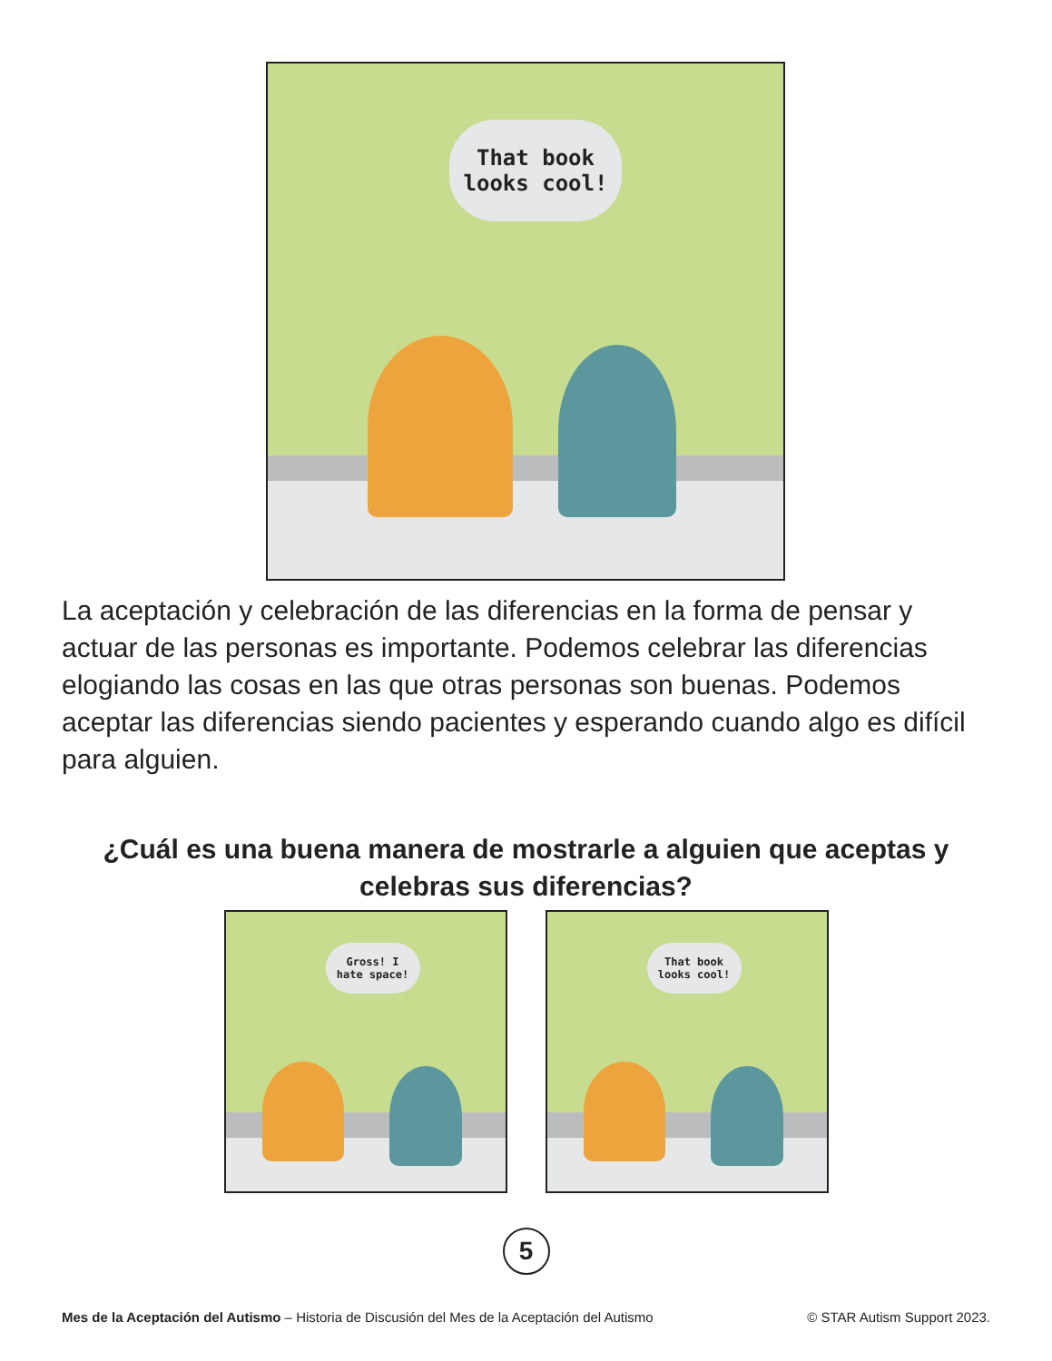That book
looks cool!
La aceptación y celebración de las diferencias en la forma de pensar y actuar de las personas es importante. Podemos celebrar las diferencias elogiando las cosas en las que otras personas son buenas. Podemos aceptar las diferencias siendo pacientes y esperando cuando algo es difícil para alguien.
¿Cuál es una buena manera de mostrarle a alguien que aceptas y celebras sus diferencias?
Gross! I
hate space!
That book
looks cool!
5
Mes de la Aceptación del Autismo – Historia de Discusión del Mes de la Aceptación del Autismo © STAR Autism Support 2023.